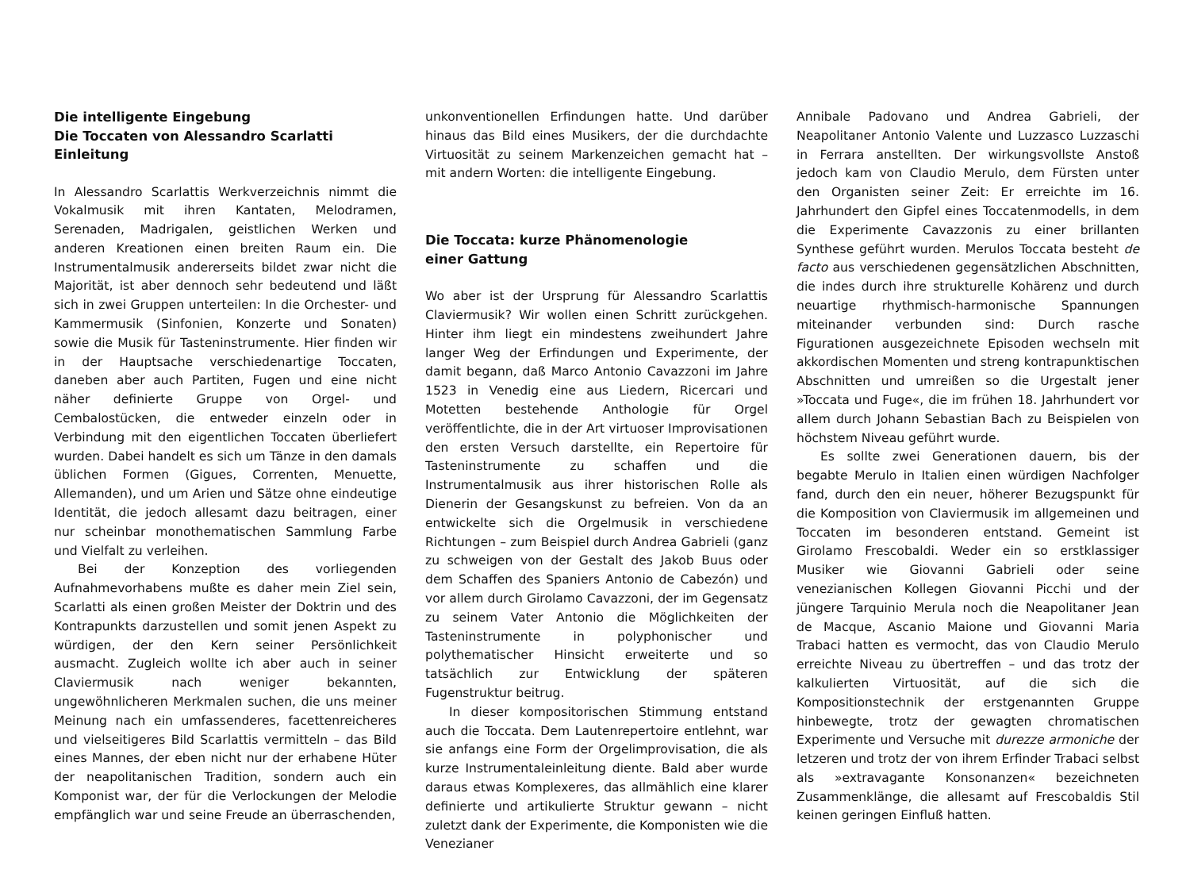Die intelligente Eingebung
Die Toccaten von Alessandro Scarlatti
Einleitung
In Alessandro Scarlattis Werkverzeichnis nimmt die Vokalmusik mit ihren Kantaten, Melodramen, Serenaden, Madrigalen, geistlichen Werken und anderen Kreationen einen breiten Raum ein. Die Instrumentalmusik andererseits bildet zwar nicht die Majorität, ist aber dennoch sehr bedeutend und läßt sich in zwei Gruppen unterteilen: In die Orchester- und Kammermusik (Sinfonien, Konzerte und Sonaten) sowie die Musik für Tasteninstrumente. Hier finden wir in der Hauptsache verschiedenartige Toccaten, daneben aber auch Partiten, Fugen und eine nicht näher definierte Gruppe von Orgel- und Cembalostücken, die entweder einzeln oder in Verbindung mit den eigentlichen Toccaten überliefert wurden. Dabei handelt es sich um Tänze in den damals üblichen Formen (Gigues, Correnten, Menuette, Allemanden), und um Arien und Sätze ohne eindeutige Identität, die jedoch allesamt dazu beitragen, einer nur scheinbar monothematischen Sammlung Farbe und Vielfalt zu verleihen.
Bei der Konzeption des vorliegenden Aufnahmevorhabens mußte es daher mein Ziel sein, Scarlatti als einen großen Meister der Doktrin und des Kontrapunkts darzustellen und somit jenen Aspekt zu würdigen, der den Kern seiner Persönlichkeit ausmacht. Zugleich wollte ich aber auch in seiner Claviermusik nach weniger bekannten, ungewöhnlicheren Merkmalen suchen, die uns meiner Meinung nach ein umfassenderes, facettenreicheres und vielseitigeres Bild Scarlattis vermitteln – das Bild eines Mannes, der eben nicht nur der erhabene Hüter der neapolitanischen Tradition, sondern auch ein Komponist war, der für die Verlockungen der Melodie empfänglich war und seine Freude an überraschenden,
unkonventionellen Erfindungen hatte. Und darüber hinaus das Bild eines Musikers, der die durchdachte Virtuosität zu seinem Markenzeichen gemacht hat – mit andern Worten: die intelligente Eingebung.
Die Toccata: kurze Phänomenologie
einer Gattung
Wo aber ist der Ursprung für Alessandro Scarlattis Claviermusik? Wir wollen einen Schritt zurückgehen. Hinter ihm liegt ein mindestens zweihundert Jahre langer Weg der Erfindungen und Experimente, der damit begann, daß Marco Antonio Cavazzoni im Jahre 1523 in Venedig eine aus Liedern, Ricercari und Motetten bestehende Anthologie für Orgel veröffentlichte, die in der Art virtuoser Improvisationen den ersten Versuch darstellte, ein Repertoire für Tasteninstrumente zu schaffen und die Instrumentalmusik aus ihrer historischen Rolle als Dienerin der Gesangskunst zu befreien. Von da an entwickelte sich die Orgelmusik in verschiedene Richtungen – zum Beispiel durch Andrea Gabrieli (ganz zu schweigen von der Gestalt des Jakob Buus oder dem Schaffen des Spaniers Antonio de Cabezón) und vor allem durch Girolamo Cavazzoni, der im Gegensatz zu seinem Vater Antonio die Möglichkeiten der Tasteninstrumente in polyphonischer und polythematischer Hinsicht erweiterte und so tatsächlich zur Entwicklung der späteren Fugenstruktur beitrug.
In dieser kompositorischen Stimmung entstand auch die Toccata. Dem Lautenrepertoire entlehnt, war sie anfangs eine Form der Orgelimprovisation, die als kurze Instrumentaleinleitung diente. Bald aber wurde daraus etwas Komplexeres, das allmählich eine klarer definierte und artikulierte Struktur gewann – nicht zuletzt dank der Experimente, die Komponisten wie die Venezianer
Annibale Padovano und Andrea Gabrieli, der Neapolitaner Antonio Valente und Luzzasco Luzzaschi in Ferrara anstellten. Der wirkungsvollste Anstoß jedoch kam von Claudio Merulo, dem Fürsten unter den Organisten seiner Zeit: Er erreichte im 16. Jahrhundert den Gipfel eines Toccatenmodells, in dem die Experimente Cavazzonis zu einer brillanten Synthese geführt wurden. Merulos Toccata besteht de facto aus verschiedenen gegensätzlichen Abschnitten, die indes durch ihre strukturelle Kohärenz und durch neuartige rhythmisch-harmonische Spannungen miteinander verbunden sind: Durch rasche Figurationen ausgezeichnete Episoden wechseln mit akkordischen Momenten und streng kontrapunktischen Abschnitten und umreißen so die Urgestalt jener »Toccata und Fuge«, die im frühen 18. Jahrhundert vor allem durch Johann Sebastian Bach zu Beispielen von höchstem Niveau geführt wurde.
Es sollte zwei Generationen dauern, bis der begabte Merulo in Italien einen würdigen Nachfolger fand, durch den ein neuer, höherer Bezugspunkt für die Komposition von Claviermusik im allgemeinen und Toccaten im besonderen entstand. Gemeint ist Girolamo Frescobaldi. Weder ein so erstklassiger Musiker wie Giovanni Gabrieli oder seine venezianischen Kollegen Giovanni Picchi und der jüngere Tarquinio Merula noch die Neapolitaner Jean de Macque, Ascanio Maione und Giovanni Maria Trabaci hatten es vermocht, das von Claudio Merulo erreichte Niveau zu übertreffen – und das trotz der kalkulierten Virtuosität, auf die sich die Kompositionstechnik der erstgenannten Gruppe hinbewegte, trotz der gewagten chromatischen Experimente und Versuche mit durezze armoniche der letzeren und trotz der von ihrem Erfinder Trabaci selbst als »extravagante Konsonanzen« bezeichneten Zusammenklänge, die allesamt auf Frescobaldis Stil keinen geringen Einfluß hatten.